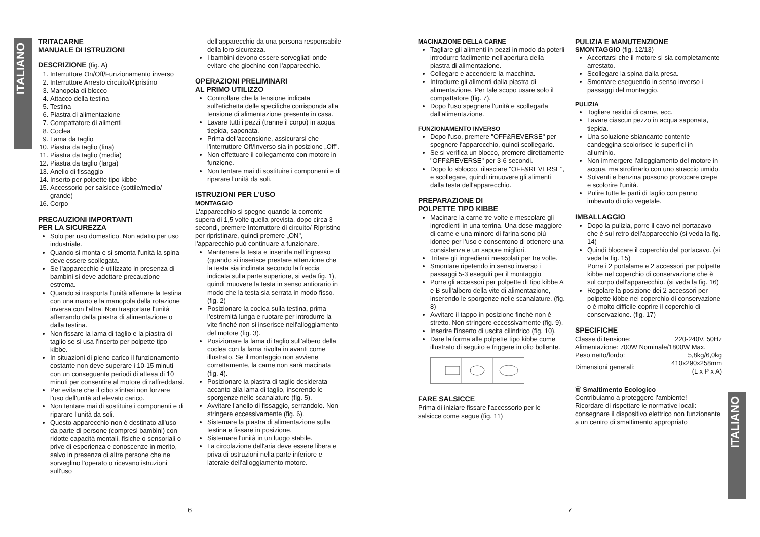ITALIANO
ITALIANO
TRITACARNE
MANUALE DI ISTRUZIONI
DESCRIZIONE (fig. A)
1. Interruttore On/Off/Funzionamento inverso
2. Interruttore Arresto circuito/Ripristino
3. Manopola di blocco
4. Attacco della testina
5. Testina
6. Piastra di alimentazione
7. Compattatore di alimenti
8. Coclea
9. Lama da taglio
10. Piastra da taglio (fina)
11. Piastra da taglio (media)
12. Piastra da taglio (larga)
13. Anello di fissaggio
14. Inserto per polpette tipo kibbe
15. Accessorio per salsicce (sottile/medio/ grande)
16. Corpo
PRECAUZIONI IMPORTANTI
PER LA SICUREZZA
Solo per uso domestico. Non adatto per uso industriale.
Quando si monta e si smonta l'unità la spina deve essere scollegata.
Se l'apparecchio è utilizzato in presenza di bambini si deve adottare precauzione estrema.
Quando si trasporta l'unità afferrare la testina con una mano e la manopola della rotazione inversa con l'altra. Non trasportare l'unità afferrando dalla piastra di alimentazione o dalla testina.
Non fissare la lama di taglio e la piastra di taglio se si usa l'inserto per polpette tipo kibbe.
In situazioni di pieno carico il funzionamento costante non deve superare i 10-15 minuti con un conseguente periodi di attesa di 10 minuti per consentire al motore di raffreddarsi.
Per evitare che il cibo s'intasi non forzare l'uso dell'unità ad elevato carico.
Non tentare mai di sostituire i componenti e di riparare l'unità da soli.
Questo apparecchio non è destinato all'uso da parte di persone (compresi bambini) con ridotte capacità mentali, fisiche o sensoriali o prive di esperienza e conoscenze in merito, salvo in presenza di altre persone che ne sorveglino l'operato o ricevano istruzioni sull'uso
dell'apparecchio da una persona responsabile della loro sicurezza.
I bambini devono essere sorvegliati onde evitare che giochino con l'apparecchio.
OPERAZIONI PRELIMINARI
AL PRIMO UTILIZZO
Controllare che la tensione indicata sull'etichetta delle specifiche corrisponda alla tensione di alimentazione presente in casa.
Lavare tutti i pezzi (tranne il corpo) in acqua tiepida, saponata.
Prima dell'accensione, assicurarsi che l'interruttore Off/Inverso sia in posizione „Off".
Non effettuare il collegamento con motore in funzione.
Non tentare mai di sostituire i componenti e di riparare l'unità da soli.
ISTRUZIONI PER L'USO
MONTAGGIO
L'apparecchio si spegne quando la corrente supera di 1,5 volte quella prevista, dopo circa 3 secondi, premere Interruttore di circuito/ Ripristino per ripristinare, quindi premere „ON", l'apparecchio può continuare a funzionare.
Mantenere la testa e inserirla nell'ingresso (quando si inserisce prestare attenzione che la testa sia inclinata secondo la freccia indicata sulla parte superiore, si veda fig. 1), quindi muovere la testa in senso antiorario in modo che la testa sia serrata in modo fisso. (fig. 2)
Posizionare la coclea sulla testina, prima l'estremità lunga e ruotare per introdurre la vite finché non si inserisce nell'alloggiamento del motore (fig. 3).
Posizionare la lama di taglio sull'albero della coclea con la lama rivolta in avanti come illustrato. Se il montaggio non avviene correttamente, la carne non sarà macinata (fig. 4).
Posizionare la piastra di taglio desiderata accanto alla lama di taglio, inserendo le sporgenze nelle scanalature (fig. 5).
Avvitare l'anello di fissaggio, serrandolo. Non stringere eccessivamente (fig. 6).
Sistemare la piastra di alimentazione sulla testina e fissare in posizione.
Sistemare l'unità in un luogo stabile.
La circolazione dell'aria deve essere libera e priva di ostruzioni nella parte inferiore e laterale dell'alloggiamento motore.
MACINAZIONE DELLA CARNE
Tagliare gli alimenti in pezzi in modo da poterli introdurre facilmente nell'apertura della piastra di alimentazione.
Collegare e accendere la macchina.
Introdurre gli alimenti dalla piastra di alimentazione. Per tale scopo usare solo il compattatore (fig. 7).
Dopo l'uso spegnere l'unità e scollegarla dall'alimentazione.
FUNZIONAMENTO INVERSO
Dopo l'uso, premere "OFF&REVERSE" per spegnere l'apparecchio, quindi scollegarlo.
Se si verifica un blocco, premere direttamente "OFF&REVERSE" per 3-6 secondi.
Dopo lo sblocco, rilasciare "OFF&REVERSE", e scollegare, quindi rimuovere gli alimenti dalla testa dell'apparecchio.
PREPARAZIONE DI
POLPETTE TIPO KIBBE
Macinare la carne tre volte e mescolare gli ingredienti in una terrina. Una dose maggiore di carne e una minore di farina sono più idonee per l'uso e consentono di ottenere una consistenza e un sapore migliori.
Tritare gli ingredienti mescolati per tre volte.
Smontare ripetendo in senso inverso i passaggi 5-3 eseguiti per il montaggio
Porre gli accessori per polpette di tipo kibbe A e B sull'albero della vite di alimentazione, inserendo le sporgenze nelle scanalature. (fig. 8)
Avvitare il tappo in posizione finché non è stretto. Non stringere eccessivamente (fig. 9).
Inserire l'inserto di uscita cilindrico (fig. 10).
Dare la forma alle polpette tipo kibbe come illustrato di seguito e friggere in olio bollente.
FARE SALSICCE
Prima di iniziare fissare l'accessorio per le salsicce come segue (fig. 11)
PULIZIA E MANUTENZIONE
SMONTAGGIO (fig. 12/13)
Accertarsi che il motore si sia completamente arrestato.
Scollegare la spina dalla presa.
Smontare eseguendo in senso inverso i passaggi del montaggio.
PULIZIA
Togliere residui di carne, ecc.
Lavare ciascun pezzo in acqua saponata, tiepida.
Una soluzione sbiancante contente candeggina scolorisce le superfici in alluminio.
Non immergere l'alloggiamento del motore in acqua, ma strofinarlo con uno straccio umido.
Solventi e benzina possono provocare crepe e scolorire l'unità.
Pulire tutte le parti di taglio con panno imbevuto di olio vegetale.
IMBALLAGGIO
Dopo la pulizia, porre il cavo nel portacavo che è sul retro dell'apparecchio (si veda la fig. 14)
Quindi bloccare il coperchio del portacavo. (si veda la fig. 15)
Porre i 2 portalame e 2 accessori per polpette kibbe nel coperchio di conservazione che è sul corpo dell'apparecchio. (si veda la fig. 16)
Regolare la posizione dei 2 accessori per polpette kibbe nel coperchio di conservazione o è molto difficile coprire il coperchio di conservazione. (fig. 17)
SPECIFICHE
| Classe di tensione: | 220-240V, 50Hz |
| Alimentazione: 700W Nominale/1800W Max. | |
| Peso netto/lordo: | 5,8kg/6,0kg |
| Dimensioni generali: | 410x290x258mm (L x P x A) |
🗑 Smaltimento Ecologico
Contribuiamo a proteggere l'ambiente!
Ricordare di rispettare le normative locali: consegnare il dispositivo elettrico non funzionante a un centro di smaltimento appropriato
6 7